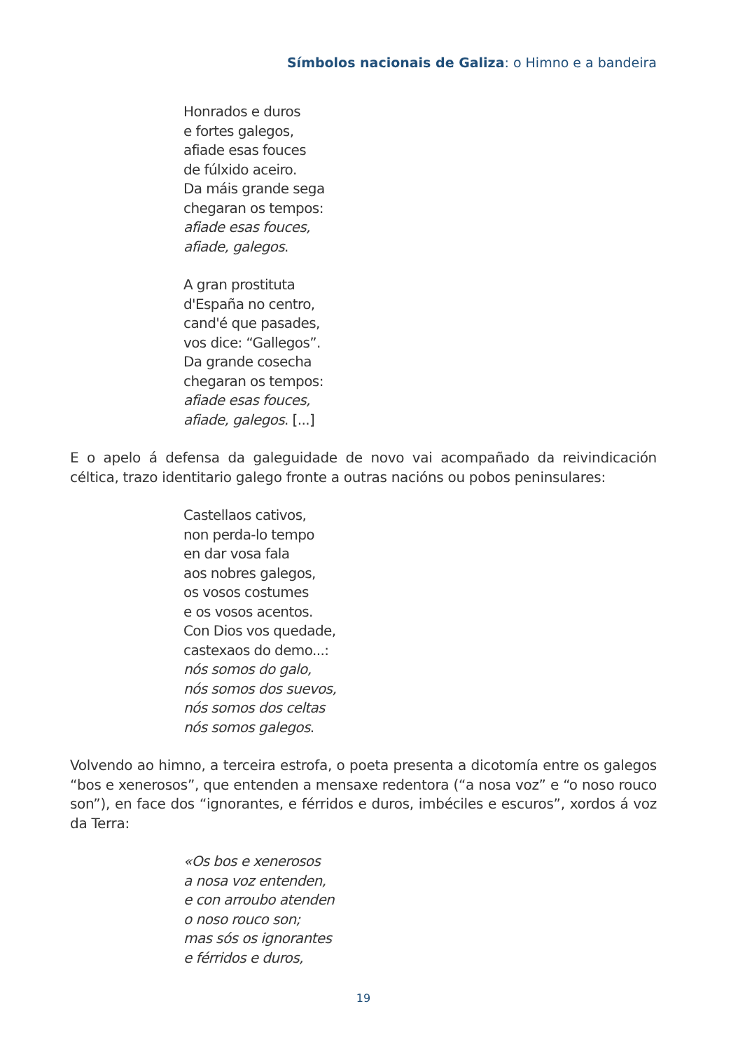Símbolos nacionais de Galiza: o Himno e a bandeira
Honrados e duros
e fortes galegos,
afiade esas fouces
de fúlxido aceiro.
Da máis grande sega
chegaran os tempos:
afiade esas fouces,
afiade, galegos.
A gran prostituta
d'España no centro,
cand'é que pasades,
vos dice: “Gallegos”.
Da grande cosecha
chegaran os tempos:
afiade esas fouces,
afiade, galegos. [...]
E o apelo á defensa da galeguidade de novo vai acompañado da reivindicación céltica, trazo identitario galego fronte a outras nacións ou pobos peninsulares:
Castellaos cativos,
non perda-lo tempo
en dar vosa fala
aos nobres galegos,
os vosos costumes
e os vosos acentos.
Con Dios vos quedade,
castexaos do demo...:
nós somos do galo,
nós somos dos suevos,
nós somos dos celtas
nós somos galegos.
Volvendo ao himno, a terceira estrofa, o poeta presenta a dicotomía entre os galegos “bos e xenerosos”, que entenden a mensaxe redentora (“a nosa voz” e “o noso rouco son”), en face dos “ignorantes, e férridos e duros, imbéciles e escuros”, xordos á voz da Terra:
«Os bos e xenerosos
a nosa voz entenden,
e con arroubo atenden
o noso rouco son;
mas sós os ignorantes
e férridos e duros,
19